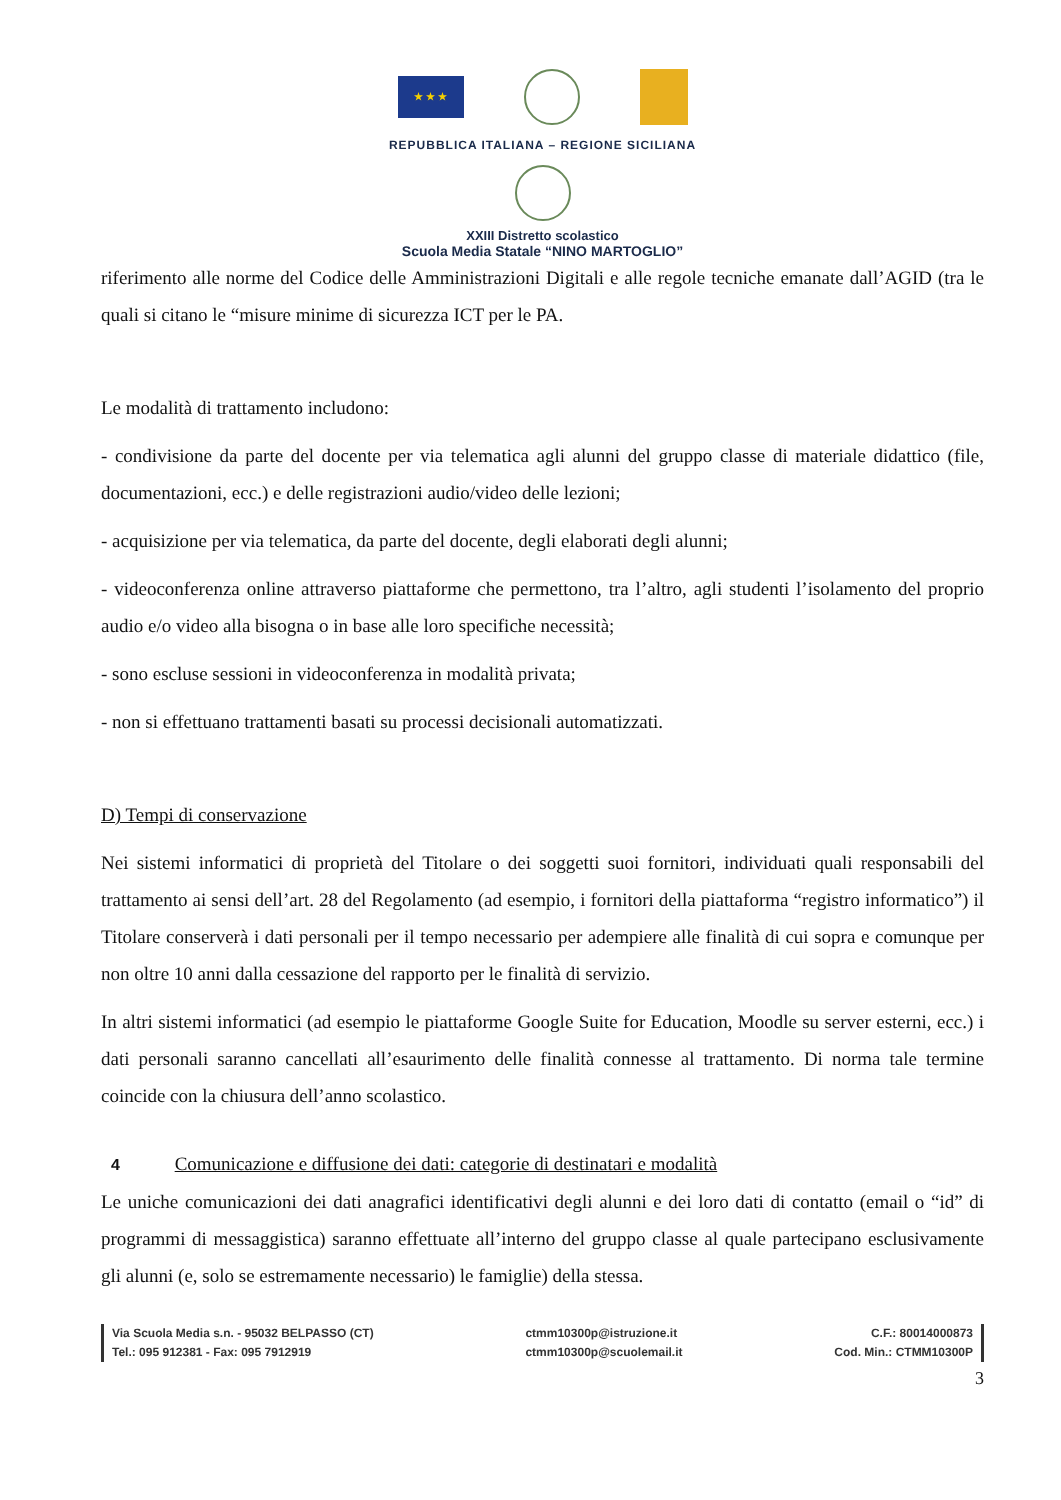★ ★ ★
REPUBBLICA ITALIANA – REGIONE SICILIANA
XXIII Distretto scolastico
Scuola Media Statale “NINO MARTOGLIO”
riferimento alle norme del Codice delle Amministrazioni Digitali e alle regole tecniche emanate dall’AGID (tra le quali si citano le “misure minime di sicurezza ICT per le PA.
Le modalità di trattamento includono:
- condivisione da parte del docente per via telematica agli alunni del gruppo classe di materiale didattico (file, documentazioni, ecc.) e delle registrazioni audio/video delle lezioni;
- acquisizione per via telematica, da parte del docente, degli elaborati degli alunni;
- videoconferenza online attraverso piattaforme che permettono, tra l’altro, agli studenti l’isolamento del proprio audio e/o video alla bisogna o in base alle loro specifiche necessità;
- sono escluse sessioni in videoconferenza in modalità privata;
- non si effettuano trattamenti basati su processi decisionali automatizzati.
D) Tempi di conservazione
Nei sistemi informatici di proprietà del Titolare o dei soggetti suoi fornitori, individuati quali responsabili del trattamento ai sensi dell’art. 28 del Regolamento (ad esempio, i fornitori della piattaforma “registro informatico”) il Titolare conserverà i dati personali per il tempo necessario per adempiere alle finalità di cui sopra e comunque per non oltre 10 anni dalla cessazione del rapporto per le finalità di servizio.
In altri sistemi informatici (ad esempio le piattaforme Google Suite for Education, Moodle su server esterni, ecc.) i dati personali saranno cancellati all’esaurimento delle finalità connesse al trattamento. Di norma tale termine coincide con la chiusura dell’anno scolastico.
4 Comunicazione e diffusione dei dati: categorie di destinatari e modalità
Le uniche comunicazioni dei dati anagrafici identificativi degli alunni e dei loro dati di contatto (email o “id” di programmi di messaggistica) saranno effettuate all’interno del gruppo classe al quale partecipano esclusivamente gli alunni (e, solo se estremamente necessario) le famiglie) della stessa.
Via Scuola Media s.n. - 95032 BELPASSO (CT)
Tel.: 095 912381 - Fax: 095 7912919
ctmm10300p@istruzione.it
ctmm10300p@scuolemail.it
C.F.: 80014000873
Cod. Min.: CTMM10300P
3